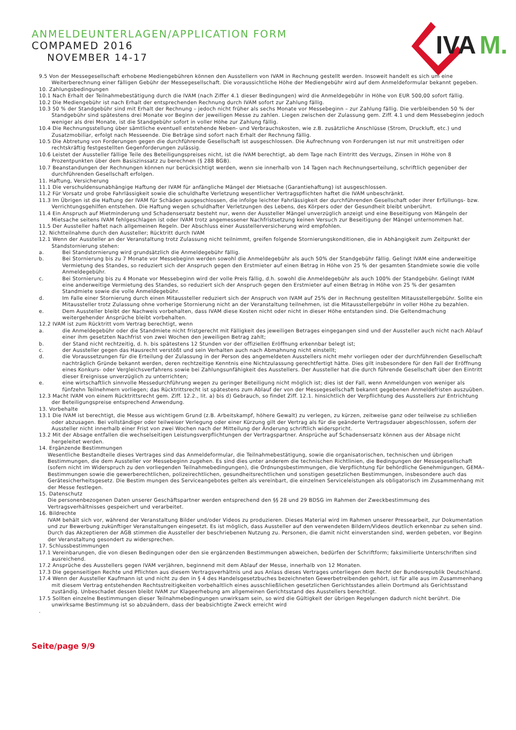IVA
M.
ANMELDEUNTERLAGEN/APPLICATION FORM
COMPAMED 2016
NOVEMBER 14-17
9.5 Von der Messegesellschaft erhobene Mediengebühren können den Ausstellern von IVAM in Rechnung gestellt werden. Insoweit handelt es sich um eine Weiterberechnung einer fälligen Gebühr der Messegesellschaft. Die voraussichtliche Höhe der Mediengebühr wird auf dem Anmeldeformular bekannt gegeben.
10. Zahlungsbedingungen
10.1 Nach Erhalt der Teilnahmebestätigung durch die IVAM (nach Ziffer 4.1 dieser Bedingungen) wird die Anmeldegebühr in Höhe von EUR 500,00 sofort fällig.
10.2 Die Mediengebühr ist nach Erhalt der entsprechenden Rechnung durch IVAM sofort zur Zahlung fällig.
10.3 50 % der Standgebühr sind mit Erhalt der Rechnung – jedoch nicht früher als sechs Monate vor Messebeginn – zur Zahlung fällig. Die verbleibenden 50 % der Standgebühr sind spätestens drei Monate vor Beginn der jeweiligen Messe zu zahlen. Liegen zwischen der Zulassung gem. Ziff. 4.1 und dem Messebeginn jedoch weniger als drei Monate, ist die Standgebühr sofort in voller Höhe zur Zahlung fällig.
10.4 Die Rechnungsstellung über sämtliche eventuell entstehende Neben- und Verbrauchskosten, wie z.B. zusätzliche Anschlüsse (Strom, Druckluft, etc.) und Zusatzmobiliar, erfolgt nach Messeende. Die Beträge sind sofort nach Erhalt der Rechnung fällig.
10.5 Die Abtretung von Forderungen gegen die durchführende Gesellschaft ist ausgeschlossen. Die Aufrechnung von Forderungen ist nur mit unstreitigen oder rechtskräftig festgestellten Gegenforderungen zulässig.
10.6 Leistet der Aussteller fällige Teile des Beteiligungspreises nicht, ist die IVAM berechtigt, ab dem Tage nach Eintritt des Verzugs, Zinsen in Höhe von 8 Prozentpunkten über dem Basiszinssatz zu berechnen (§ 288 BGB).
10.7 Beanstandungen der Rechnungen können nur berücksichtigt werden, wenn sie innerhalb von 14 Tagen nach Rechnungserteilung, schriftlich gegenüber der durchführenden Gesellschaft erfolgen.
11. Haftung, Versicherung
11.1 Die verschuldensunabhängige Haftung der IVAM für anfängliche Mängel der Mietsache (Garantiehaftung) ist ausgeschlossen.
11.2 Für Vorsatz und grobe Fahrlässigkeit sowie die schuldhafte Verletzung wesentlicher Vertragspflichten haftet die IVAM unbeschränkt.
11.3 Im Übrigen ist die Haftung der IVAM für Schäden ausgeschlossen, die infolge leichter Fahrlässigkeit der durchführenden Gesellschaft oder ihrer Erfüllungs- bzw. Verrichtungsgehilfen entstehen. Die Haftung wegen schuldhafter Verletzungen des Lebens, des Körpers oder der Gesundheit bleibt unberührt.
11.4 Ein Anspruch auf Mietminderung und Schadensersatz besteht nur, wenn der Aussteller Mängel unverzüglich anzeigt und eine Beseitigung von Mängeln der Mietsache seitens IVAM fehlgeschlagen ist oder IVAM trotz angemessener Nachfristsetzung keinen Versuch zur Beseitigung der Mängel unternommen hat.
11.5 Der Aussteller haftet nach allgemeinen Regeln. Der Abschluss einer Ausstellerversicherung wird empfohlen.
12. Nichtteilnahme durch den Aussteller; Rücktritt durch IVAM
12.1 Wenn der Aussteller an der Veranstaltung trotz Zulassung nicht teilnimmt, greifen folgende Stornierungskonditionen, die in Abhängigkeit zum Zeitpunkt der Standstornierung stehen:
a. Bei Standstornierung wird grundsätzlich die Anmeldegebühr fällig.
b. Bei Stornierung bis zu 7 Monate vor Messebeginn werden sowohl die Anmeldegebühr als auch 50% der Standgebühr fällig. Gelingt IVAM eine anderweitige Vermietung des Standes, so reduziert sich der Anspruch gegen den Erstmieter auf einen Betrag in Höhe von 25 % der gesamten Standmiete sowie die volle Anmeldegebühr.
c. Bei Stornierung bis zu 4 Monate vor Messebeginn wird der volle Preis fällig, d.h. sowohl die Anmeldegebühr als auch 100% der Standgebühr. Gelingt IVAM eine anderweitige Vermietung des Standes, so reduziert sich der Anspruch gegen den Erstmieter auf einen Betrag in Höhe von 25 % der gesamten Standmiete sowie die volle Anmeldegebühr.
d. Im Falle einer Stornierung durch einen Mitaussteller reduziert sich der Anspruch von IVAM auf 25% der in Rechnung gestellten Mitausstellergebühr. Sollte ein Mitaussteller trotz Zulassung ohne vorherige Stornierung nicht an der Veranstaltung teilnehmen, ist die Mitausstellergebühr in voller Höhe zu bezahlen.
e. Dem Aussteller bleibt der Nachweis vorbehalten, dass IVAM diese Kosten nicht oder nicht in dieser Höhe entstanden sind. Die Geltendmachung weitergehender Ansprüche bleibt vorbehalten.
12.2 IVAM ist zum Rücktritt vom Vertrag berechtigt, wenn
a. die Anmeldegebühr oder die Standmiete nicht fristgerecht mit Fälligkeit des jeweiligen Betrages eingegangen sind und der Aussteller auch nicht nach Ablauf einer ihm gesetzten Nachfrist von zwei Wochen den jeweiligen Betrag zahlt;
b. der Stand nicht rechtzeitig, d. h. bis spätestens 12 Stunden vor der offiziellen Eröffnung erkennbar belegt ist;
c. der Aussteller gegen das Hausrecht verstößt und sein Verhalten auch nach Abmahnung nicht einstellt;
d. die Voraussetzungen für die Erteilung der Zulassung in der Person des angemeldeten Ausstellers nicht mehr vorliegen oder der durchführenden Gesellschaft nachträglich Gründe bekannt werden, deren rechtzeitige Kenntnis eine Nichtzulassung gerechtfertigt hätte. Dies gilt insbesondere für den Fall der Eröffnung eines Konkurs- oder Vergleichsverfahrens sowie bei Zahlungsunfähigkeit des Ausstellers. Der Aussteller hat die durch führende Gesellschaft über den Eintritt dieser Ereignisse unverzüglich zu unterrichten;
e. eine wirtschaftlich sinnvolle Messedurchführung wegen zu geringer Beteiligung nicht möglich ist; dies ist der Fall, wenn Anmeldungen von weniger als fünfzehn Teilnehmern vorliegen; das Rücktrittsrecht ist spätestens zum Ablauf der von der Messegesellschaft bekannt gegebenen Anmeldefristen auszuüben.
12.3 Macht IVAM von einem Rücktrittsrecht gem. Ziff. 12.2., lit. a) bis d) Gebrauch, so findet Ziff. 12.1. hinsichtlich der Verpflichtung des Ausstellers zur Entrichtung der Beteiligungspreise entsprechend Anwendung.
13. Vorbehalte
13.1 Die IVAM ist berechtigt, die Messe aus wichtigem Grund (z.B. Arbeitskampf, höhere Gewalt) zu verlegen, zu kürzen, zeitweise ganz oder teilweise zu schließen oder abzusagen. Bei vollständiger oder teilweiser Verlegung oder einer Kürzung gilt der Vertrag als für die geänderte Vertragsdauer abgeschlossen, sofern der Aussteller nicht innerhalb einer Frist von zwei Wochen nach der Mitteilung der Änderung schriftlich widerspricht.
13.2 Mit der Absage entfallen die wechselseitigen Leistungsverpflichtungen der Vertragspartner. Ansprüche auf Schadensersatz können aus der Absage nicht hergeleitet werden.
14. Ergänzende Bestimmungen
Wesentliche Bestandteile dieses Vertrages sind das Anmeldeformular, die Teilnahmebestätigung, sowie die organisatorischen, technischen und übrigen Bestimmungen, die dem Aussteller vor Messebeginn zugehen. Es sind dies unter anderem die technischen Richtlinien, die Bedingungen der Messegesellschaft (sofern nicht im Widerspruch zu den vorliegenden Teilnahmebedingungen), die Ordnungsbestimmungen, die Verpflichtung für behördliche Genehmigungen, GEMA–Bestimmungen sowie die gewerberechtlichen, polizeirechtlichen, gesundheitsrechtlichen und sonstigen gesetzlichen Bestimmungen, insbesondere auch das Gerätesicherheitsgesetz. Die Bestim mungen des Serviceangebotes gelten als vereinbart, die einzelnen Serviceleistungen als obligatorisch im Zusammenhang mit der Messe festlegen.
15. Datenschutz
Die personenbezogenen Daten unserer Geschäftspartner werden entsprechend den §§ 28 und 29 BDSG im Rahmen der Zweckbestimmung des Vertragsverhältnisses gespeichert und verarbeitet.
16. Bildrechte
IVAM behält sich vor, während der Veranstaltung Bilder und/oder Videos zu produzieren. Dieses Material wird im Rahmen unserer Pressearbeit, zur Dokumentation und zur Bewerbung zukünftiger Veranstaltungen eingesetzt. Es ist möglich, dass Aussteller auf den verwendeten Bildern/Videos deutlich erkennbar zu sehen sind. Durch das Akzeptieren der AGB stimmen die Aussteller der beschriebenen Nutzung zu. Personen, die damit nicht einverstanden sind, werden gebeten, vor Beginn der Veranstaltung gesondert zu widersprechen.
17. Schlussbestimmungen
17.1 Vereinbarungen, die von diesen Bedingungen oder den sie ergänzenden Bestimmungen abweichen, bedürfen der Schriftform; faksimilierte Unterschriften sind ausreichend.
17.2 Ansprüche des Ausstellers gegen IVAM verjähren, beginnend mit dem Ablauf der Messe, innerhalb von 12 Monaten.
17.3 Die gegenseitigen Rechte und Pflichten aus diesem Vertragsverhältnis und aus Anlass dieses Vertrages unterliegen dem Recht der Bundesrepublik Deutschland.
17.4 Wenn der Aussteller Kaufmann ist und nicht zu den in § 4 des Handelsgesetzbuches bezeichneten Gewerbetreibenden gehört, ist für alle aus im Zusammenhang mit diesem Vertrag entstehenden Rechtsstreitigkeiten vorbehaltlich eines ausschließlichen gesetzlichen Gerichtsstandes allein Dortmund als Gerichtsstand zuständig. Unbeschadet dessen bleibt IVAM zur Klageerhebung am allgemeinen Gerichtsstand des Ausstellers berechtigt.
17.5 Sollten einzelne Bestimmungen dieser Teilnahmebedingungen unwirksam sein, so wird die Gültigkeit der übrigen Regelungen dadurch nicht berührt. Die unwirksame Bestimmung ist so abzuändern, dass der beabsichtigte Zweck erreicht wird
.
Seite/page 9/9